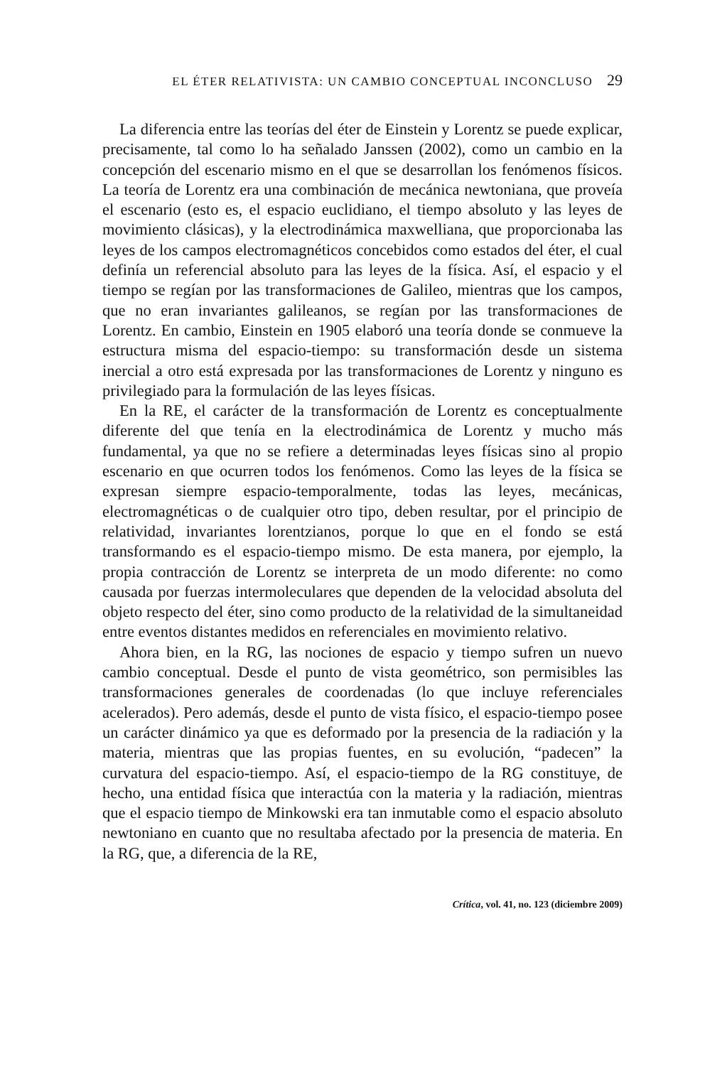EL ÉTER RELATIVISTA: UN CAMBIO CONCEPTUAL INCONCLUSO 29
La diferencia entre las teorías del éter de Einstein y Lorentz se puede explicar, precisamente, tal como lo ha señalado Janssen (2002), como un cambio en la concepción del escenario mismo en el que se desarrollan los fenómenos físicos. La teoría de Lorentz era una combinación de mecánica newtoniana, que proveía el escenario (esto es, el espacio euclidiano, el tiempo absoluto y las leyes de movimiento clásicas), y la electrodinámica maxwelliana, que proporcionaba las leyes de los campos electromagnéticos concebidos como estados del éter, el cual definía un referencial absoluto para las leyes de la física. Así, el espacio y el tiempo se regían por las transformaciones de Galileo, mientras que los campos, que no eran invariantes galileanos, se regían por las transformaciones de Lorentz. En cambio, Einstein en 1905 elaboró una teoría donde se conmueve la estructura misma del espacio-tiempo: su transformación desde un sistema inercial a otro está expresada por las transformaciones de Lorentz y ninguno es privilegiado para la formulación de las leyes físicas.
En la RE, el carácter de la transformación de Lorentz es conceptualmente diferente del que tenía en la electrodinámica de Lorentz y mucho más fundamental, ya que no se refiere a determinadas leyes físicas sino al propio escenario en que ocurren todos los fenómenos. Como las leyes de la física se expresan siempre espacio-temporalmente, todas las leyes, mecánicas, electromagnéticas o de cualquier otro tipo, deben resultar, por el principio de relatividad, invariantes lorentzianos, porque lo que en el fondo se está transformando es el espacio-tiempo mismo. De esta manera, por ejemplo, la propia contracción de Lorentz se interpreta de un modo diferente: no como causada por fuerzas intermoleculares que dependen de la velocidad absoluta del objeto respecto del éter, sino como producto de la relatividad de la simultaneidad entre eventos distantes medidos en referenciales en movimiento relativo.
Ahora bien, en la RG, las nociones de espacio y tiempo sufren un nuevo cambio conceptual. Desde el punto de vista geométrico, son permisibles las transformaciones generales de coordenadas (lo que incluye referenciales acelerados). Pero además, desde el punto de vista físico, el espacio-tiempo posee un carácter dinámico ya que es deformado por la presencia de la radiación y la materia, mientras que las propias fuentes, en su evolución, “padecen” la curvatura del espacio-tiempo. Así, el espacio-tiempo de la RG constituye, de hecho, una entidad física que interactúa con la materia y la radiación, mientras que el espacio tiempo de Minkowski era tan inmutable como el espacio absoluto newtoniano en cuanto que no resultaba afectado por la presencia de materia. En la RG, que, a diferencia de la RE,
Crítica, vol. 41, no. 123 (diciembre 2009)